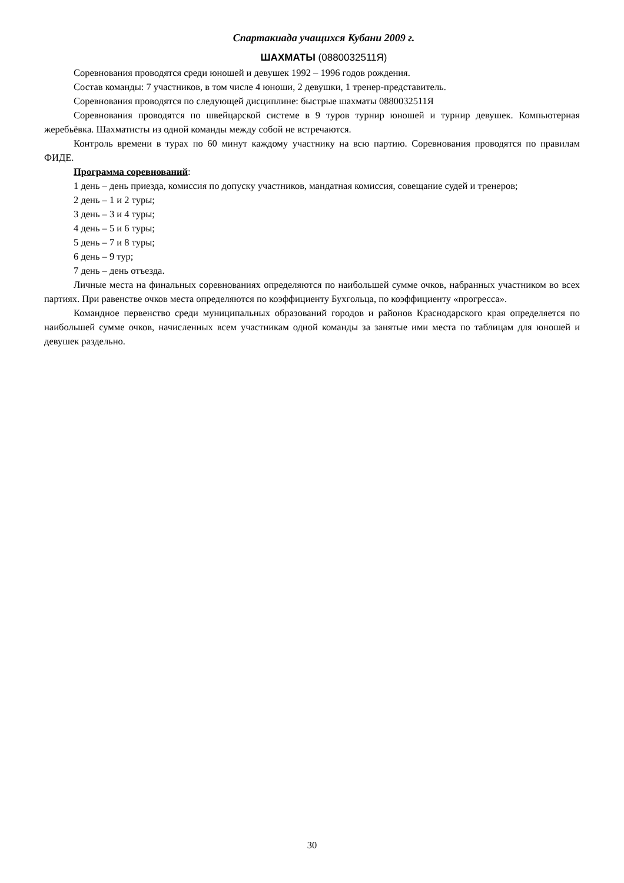Спартакиада учащихся Кубани 2009 г.
ШАХМАТЫ (0880032511Я)
Соревнования проводятся среди юношей и девушек 1992 – 1996 годов рождения.
Состав команды: 7 участников, в том числе 4 юноши, 2 девушки, 1 тренер-представитель.
Соревнования проводятся по следующей дисциплине: быстрые шахматы 0880032511Я
Соревнования проводятся по швейцарской системе в 9 туров турнир юношей и турнир девушек. Компьютерная жеребьёвка. Шахматисты из одной команды между собой не встречаются.
Контроль времени в турах по 60 минут каждому участнику на всю партию. Соревнования проводятся по правилам ФИДЕ.
Программа соревнований:
1 день – день приезда, комиссия по допуску участников, мандатная комиссия, совещание судей и тренеров;
2 день – 1 и 2 туры;
3 день – 3 и 4 туры;
4 день – 5 и 6 туры;
5 день – 7 и 8 туры;
6 день – 9 тур;
7 день – день отъезда.
Личные места на финальных соревнованиях определяются по наибольшей сумме очков, набранных участником во всех партиях. При равенстве очков места определяются по коэффициенту Бухгольца, по коэффициенту «прогресса».
Командное первенство среди муниципальных образований городов и районов Краснодарского края определяется по наибольшей сумме очков, начисленных всем участникам одной команды за занятые ими места по таблицам для юношей и девушек раздельно.
30